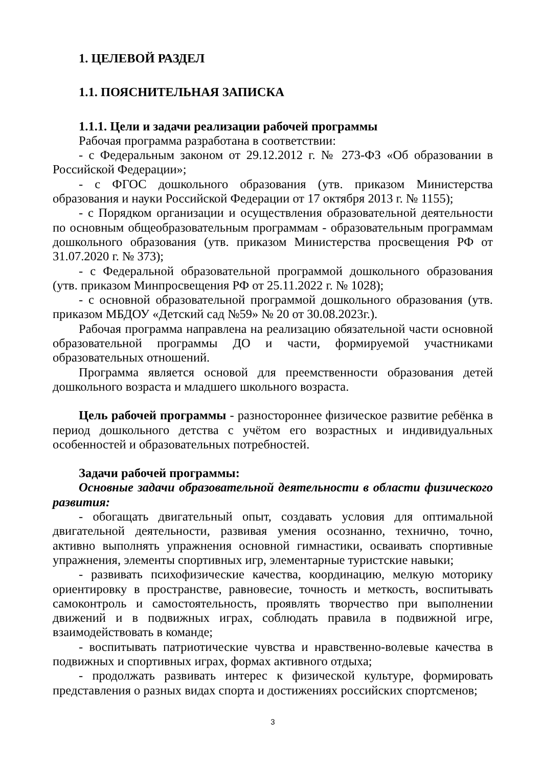1. ЦЕЛЕВОЙ РАЗДЕЛ
1.1. ПОЯСНИТЕЛЬНАЯ ЗАПИСКА
1.1.1. Цели и задачи реализации рабочей программы
Рабочая программа разработана в соответствии:
- с Федеральным законом от 29.12.2012 г. № 273-ФЗ «Об образовании в Российской Федерации»;
- с ФГОС дошкольного образования (утв. приказом Министерства образования и науки Российской Федерации от 17 октября 2013 г. № 1155);
- с Порядком организации и осуществления образовательной деятельности по основным общеобразовательным программам - образовательным программам дошкольного образования (утв. приказом Министерства просвещения РФ от 31.07.2020 г. № 373);
- с Федеральной образовательной программой дошкольного образования (утв. приказом Минпросвещения РФ от 25.11.2022 г. № 1028);
- с основной образовательной программой дошкольного образования (утв. приказом МБДОУ «Детский сад №59» № 20 от 30.08.2023г.).
Рабочая программа направлена на реализацию обязательной части основной образовательной программы ДО и части, формируемой участниками образовательных отношений.
Программа является основой для преемственности образования детей дошкольного возраста и младшего школьного возраста.
Цель рабочей программы - разностороннее физическое развитие ребёнка в период дошкольного детства с учётом его возрастных и индивидуальных особенностей и образовательных потребностей.
Задачи рабочей программы:
Основные задачи образовательной деятельности в области физического развития:
- обогащать двигательный опыт, создавать условия для оптимальной двигательной деятельности, развивая умения осознанно, технично, точно, активно выполнять упражнения основной гимнастики, осваивать спортивные упражнения, элементы спортивных игр, элементарные туристские навыки;
- развивать психофизические качества, координацию, мелкую моторику ориентировку в пространстве, равновесие, точность и меткость, воспитывать самоконтроль и самостоятельность, проявлять творчество при выполнении движений и в подвижных играх, соблюдать правила в подвижной игре, взаимодействовать в команде;
- воспитывать патриотические чувства и нравственно-волевые качества в подвижных и спортивных играх, формах активного отдыха;
- продолжать развивать интерес к физической культуре, формировать представления о разных видах спорта и достижениях российских спортсменов;
3